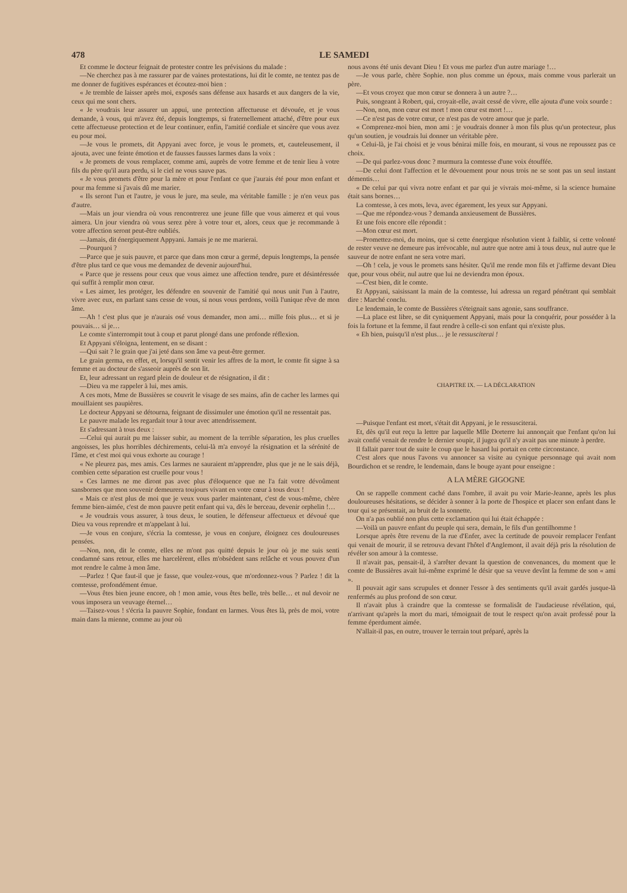478 LE SAMEDI
Et comme le docteur feignait de protester contre les prévisions du malade :
—Ne cherchez pas à me rassurer par de vaines protestations, lui dit le comte, ne tentez pas de me donner de fugitives espérances et écoutez-moi bien :
« Je tremble de laisser après moi, exposés sans défense aux hasards et aux dangers de la vie, ceux qui me sont chers.
« Je voudrais leur assurer un appui, une protection affectueuse et dévouée, et je vous demande, à vous, qui m'avez été, depuis longtemps, si fraternellement attaché, d'être pour eux cette affectueuse protection et de leur continuer, enfin, l'amitié cordiale et sincère que vous avez eu pour moi.
—Je vous le promets, dit Appyani avec force, je vous le promets, et, cauteleusement, il ajouta, avec une feinte émotion et de fausses fausses larmes dans la voix :
« Je promets de vous remplacer, comme ami, auprès de votre femme et de tenir lieu à votre fils du père qu'il aura perdu, si le ciel ne vous sauve pas.
« Je vous promets d'être pour la mère et pour l'enfant ce que j'aurais été pour mon enfant et pour ma femme si j'avais dû me marier.
« Ils seront l'un et l'autre, je vous le jure, ma seule, ma véritable famille : je n'en veux pas d'autre.
—Mais un jour viendra où vous rencontrerez une jeune fille que vous aimerez et qui vous aimera. Un jour viendra où vous serez père à votre tour et, alors, ceux que je recommande à votre affection seront peut-être oubliés.
—Jamais, dit énergiquement Appyani. Jamais je ne me marierai.
—Pourquoi ?
—Parce que je suis pauvre, et parce que dans mon cœur a germé, depuis longtemps, la pensée d'être plus tard ce que vous me demandez de devenir aujourd'hui.
« Parce que je ressens pour ceux que vous aimez une affection tendre, pure et désintéressée qui suffit à remplir mon cœur.
« Les aimer, les protéger, les défendre en souvenir de l'amitié qui nous unit l'un à l'autre, vivre avec eux, en parlant sans cesse de vous, si nous vous perdons, voilà l'unique rêve de mon âme.
—Ah ! c'est plus que je n'aurais osé vous demander, mon ami… mille fois plus… et si je pouvais… si je…
Le comte s'interrompit tout à coup et parut plongé dans une profonde réflexion.
Et Appyani s'éloigna, lentement, en se disant :
—Qui sait ? le grain que j'ai jeté dans son âme va peut-être germer.
Le grain germa, en effet, et, lorsqu'il sentit venir les affres de la mort, le comte fit signe à sa femme et au docteur de s'asseoir auprès de son lit.
Et, leur adressant un regard plein de douleur et de résignation, il dit :
—Dieu va me rappeler à lui, mes amis.
A ces mots, Mme de Bussières se couvrit le visage de ses mains, afin de cacher les larmes qui mouillaient ses paupières.
Le docteur Appyani se détourna, feignant de dissimuler une émotion qu'il ne ressentait pas.
Le pauvre malade les regardait tour à tour avec attendrissement.
Et s'adressant à tous deux :
—Celui qui aurait pu me laisser subir, au moment de la terrible séparation, les plus cruelles angoisses, les plus horribles déchirements, celui-là m'a envoyé la résignation et la sérénité de l'âme, et c'est moi qui vous exhorte au courage !
« Ne pleurez pas, mes amis. Ces larmes ne sauraient m'apprendre, plus que je ne le sais déjà, combien cette séparation est cruelle pour vous !
« Ces larmes ne me diront pas avec plus d'éloquence que ne l'a fait votre dévoûment sansbornes que mon souvenir demeurera toujours vivant en votre cœur à tous deux !
« Mais ce n'est plus de moi que je veux vous parler maintenant, c'est de vous-même, chère femme bien-aimée, c'est de mon pauvre petit enfant qui va, dès le berceau, devenir orphelin !…
« Je voudrais vous assurer, à tous deux, le soutien, le défenseur affectueux et dévoué que Dieu va vous reprendre et m'appelant à lui.
—Je vous en conjure, s'écria la comtesse, je vous en conjure, éloignez ces douloureuses pensées.
—Non, non, dit le comte, elles ne m'ont pas quitté depuis le jour où je me suis senti condamné sans retour, elles me harcelèrent, elles m'obsèdent sans relâche et vous pouvez d'un mot rendre le calme à mon âme.
—Parlez ! Que faut-il que je fasse, que voulez-vous, que m'ordonnez-vous ? Parlez ! dit la comtesse, profondément émue.
—Vous êtes bien jeune encore, oh ! mon amie, vous êtes belle, très belle… et nul devoir ne vous imposera un veuvage éternel…
—Taisez-vous ! s'écria la pauvre Sophie, fondant en larmes. Vous êtes là, près de moi, votre main dans la mienne, comme au jour où
nous avons été unis devant Dieu ! Et vous me parlez d'un autre mariage !…
—Je vous parle, chère Sophie. non plus comme un époux, mais comme vous parlerait un père.
—Et vous croyez que mon cœur se donnera à un autre ?…
Puis, songeant à Robert, qui, croyait-elle, avait cessé de vivre, elle ajouta d'une voix sourde :
—Non, non, mon cœur est mort ! mon cœur est mort !…
—Ce n'est pas de votre cœur, ce n'est pas de votre amour que je parle.
« Comprenez-moi bien, mon ami : je voudrais donner à mon fils plus qu'un protecteur, plus qu'un soutien, je voudrais lui donner un véritable père.
« Celui-là, je l'ai choisi et je vous bénirai mille fois, en mourant, si vous ne repoussez pas ce choix.
—De qui parlez-vous donc ? murmura la comtesse d'une voix étouffée.
—De celui dont l'affection et le dévouement pour nous trois ne se sont pas un seul instant démentis…
« De celui par qui vivra notre enfant et par qui je vivrais moi-même, si la science humaine était sans bornes…
La comtesse, à ces mots, leva, avec égarement, les yeux sur Appyani.
—Que me répondez-vous ? demanda anxieusement de Bussières.
Et une fois encore elle répondit :
—Mon cœur est mort.
—Promettez-moi, du moins, que si cette énergique résolution vient à faiblir, si cette volonté de rester veuve ne demeure pas irrévocable, nul autre que notre ami à tous deux, nul autre que le sauveur de notre enfant ne sera votre mari.
—Oh ! cela, je vous le promets sans hésiter. Qu'il me rende mon fils et j'affirme devant Dieu que, pour vous obéir, nul autre que lui ne deviendra mon époux.
—C'est bien, dit le comte.
Et Appyani, saisissant la main de la comtesse, lui adressa un regard pénétrant qui semblait dire : Marché conclu.
Le lendemain, le comte de Bussières s'éteignait sans agonie, sans souffrance.
—La place est libre, se dit cyniquement Appyani, mais pour la conquérir, pour posséder à la fois la fortune et la femme, il faut rendre à celle-ci son enfant qui n'existe plus.
« Eh bien, puisqu'il n'est plus… je le ressusciterai !
CHAPITRE IX. — LA DÉCLARATION
—Puisque l'enfant est mort, s'était dit Appyani, je le ressusciterai.
Et, dès qu'il eut reçu la lettre par laquelle Mlle Dorterre lui annonçait que l'enfant qu'on lui avait confié venait de rendre le dernier soupir, il jugea qu'il n'y avait pas une minute à perdre.
Il fallait parer tout de suite le coup que le hasard lui portait en cette circonstance.
C'est alors que nous l'avons vu annoncer sa visite au cynique personnage qui avait nom Bourdichon et se rendre, le lendemain, dans le bouge ayant pour enseigne :
A LA MÈRE GIGOGNE
On se rappelle comment caché dans l'ombre, il avait pu voir Marie-Jeanne, après les plus douloureuses hésitations, se décider à sonner à la porte de l'hospice et placer son enfant dans le tour qui se présentait, au bruit de la sonnette.
On n'a pas oublié non plus cette exclamation qui lui était échappée :
—Voilà un pauvre enfant du peuple qui sera, demain, le fils d'un gentilhomme !
Lorsque après être revenu de la rue d'Enfer, avec la certitude de pouvoir remplacer l'enfant qui venait de mourir, il se retrouva devant l'hôtel d'Anglemont, il avait déjà pris la résolution de révéler son amour à la comtesse.
Il n'avait pas, pensait-il, à s'arrêter devant la question de convenances, du moment que le comte de Bussières avait lui-même exprimé le désir que sa veuve devînt la femme de son « ami ».
Il pouvait agir sans scrupules et donner l'essor à des sentiments qu'il avait gardés jusque-là renfermés au plus profond de son cœur.
Il n'avait plus à craindre que la comtesse se formalisât de l'audacieuse révélation, qui, n'arrivant qu'après la mort du mari, témoignait de tout le respect qu'on avait professé pour la femme éperdument aimée.
N'allait-il pas, en outre, trouver le terrain tout préparé, après la